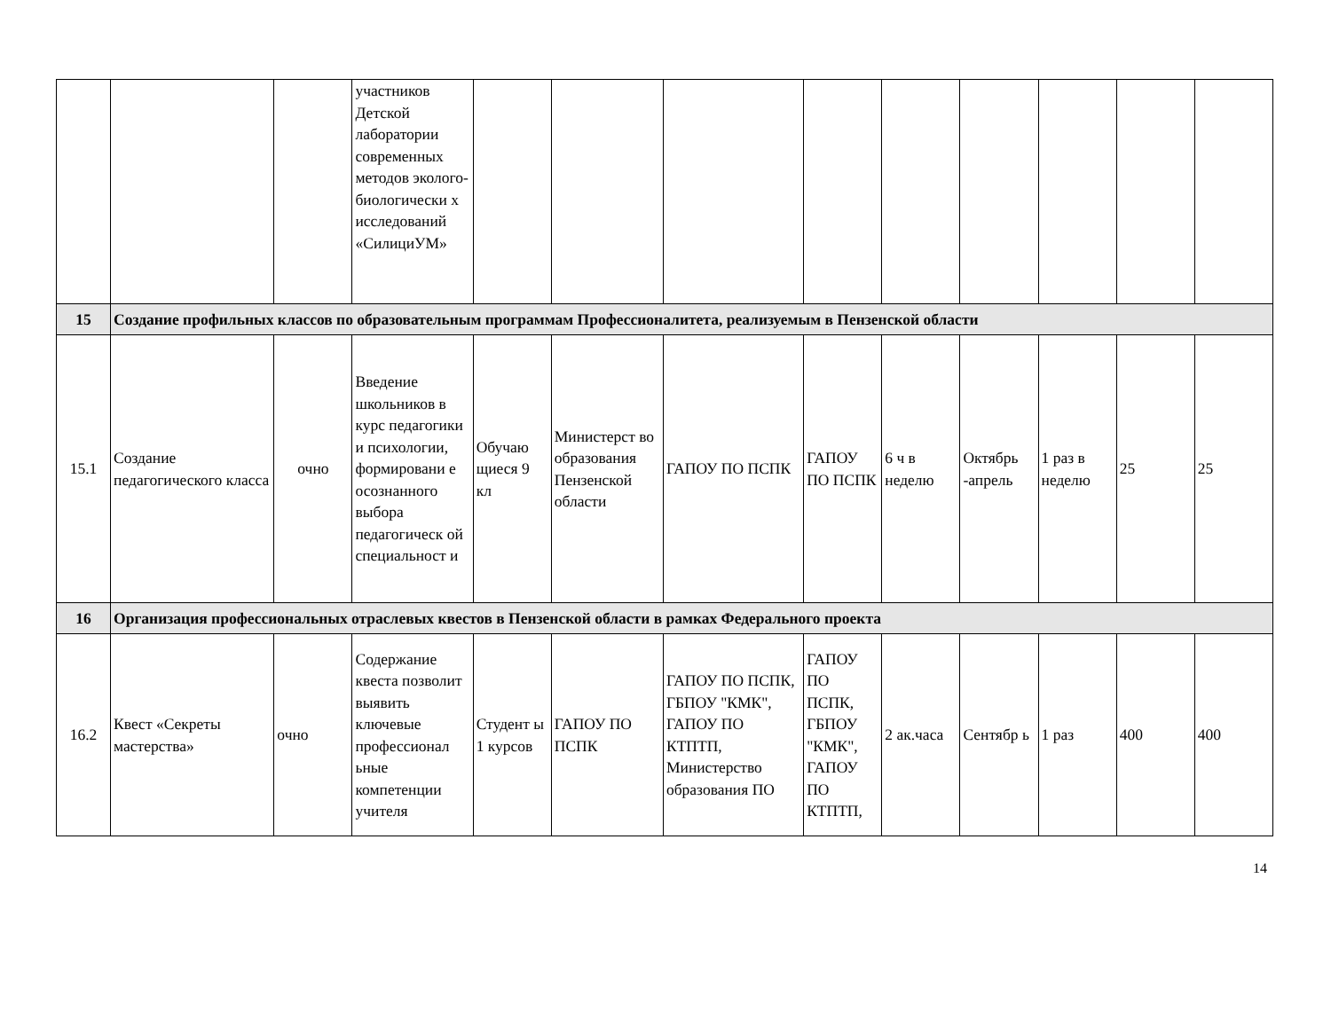| | | | участников Детской лаборатории современных методов эколого-биологически х исследований «СилициУМ» | | | | | | | | | |
| 15 | Создание профильных классов по образовательным программам Профессионалитета, реализуемым в Пензенской области | | | | | | | | | | | |
| 15.1 | Создание педагогического класса | очно | Введение школьников в курс педагогики и психологии, формировани е осознанного выбора педагогическ ой специальност и | Обучаю щиеся 9 кл | Министерст во образования Пензенской области | ГАПОУ ПО ПСПК | ГАПОУ ПО ПСПК | 6 ч в неделю | Октябрь -апрель | 1 раз в неделю | 25 | 25 |
| 16 | Организация профессиональных отраслевых квестов в Пензенской области в рамках Федерального проекта | | | | | | | | | | | |
| 16.2 | Квест «Секреты мастерства» | очно | Содержание квеста позволит выявить ключевые профессионал ьные компетенции учителя | Студент ы 1 курсов | ГАПОУ ПО ПСПК | ГАПОУ ПО ПСПК, ГБПОУ "КМК", ГАПОУ ПО КТПТП, Министерство образования ПО | ГАПОУ ПО ПСПК, ГБПОУ "КМК", ГАПОУ ПО КТПТП, | 2 ак.часа | Сентябр ь | 1 раз | 400 | 400 |
14